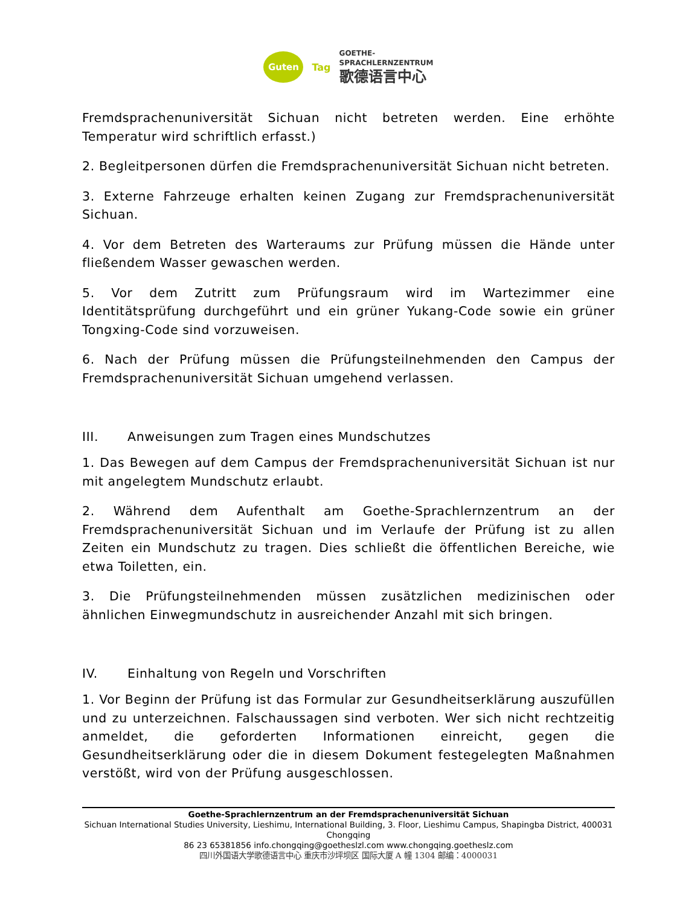Guten
Tag
GOETHE-
SPRACHLERNZENTRUM
歌德语言中心
Fremdsprachenuniversität Sichuan nicht betreten werden. Eine erhöhte Temperatur wird schriftlich erfasst.)
2. Begleitpersonen dürfen die Fremdsprachenuniversität Sichuan nicht betreten.
3. Externe Fahrzeuge erhalten keinen Zugang zur Fremdsprachenuniversität Sichuan.
4. Vor dem Betreten des Warteraums zur Prüfung müssen die Hände unter fließendem Wasser gewaschen werden.
5. Vor dem Zutritt zum Prüfungsraum wird im Wartezimmer eine Identitätsprüfung durchgeführt und ein grüner Yukang-Code sowie ein grüner Tongxing-Code sind vorzuweisen.
6. Nach der Prüfung müssen die Prüfungsteilnehmenden den Campus der Fremdsprachenuniversität Sichuan umgehend verlassen.
III. Anweisungen zum Tragen eines Mundschutzes
1. Das Bewegen auf dem Campus der Fremdsprachenuniversität Sichuan ist nur mit angelegtem Mundschutz erlaubt.
2. Während dem Aufenthalt am Goethe-Sprachlernzentrum an der Fremdsprachenuniversität Sichuan und im Verlaufe der Prüfung ist zu allen Zeiten ein Mundschutz zu tragen. Dies schließt die öffentlichen Bereiche, wie etwa Toiletten, ein.
3. Die Prüfungsteilnehmenden müssen zusätzlichen medizinischen oder ähnlichen Einwegmundschutz in ausreichender Anzahl mit sich bringen.
IV. Einhaltung von Regeln und Vorschriften
1. Vor Beginn der Prüfung ist das Formular zur Gesundheitserklärung auszufüllen und zu unterzeichnen. Falschaussagen sind verboten. Wer sich nicht rechtzeitig anmeldet, die geforderten Informationen einreicht, gegen die Gesundheitserklärung oder die in diesem Dokument festegelegten Maßnahmen verstößt, wird von der Prüfung ausgeschlossen.
Goethe-Sprachlernzentrum an der Fremdsprachenuniversität Sichuan
Sichuan International Studies University, Lieshimu, International Building, 3. Floor, Lieshimu Campus, Shapingba District, 400031 Chongqing
86 23 65381856 info.chongqing@goetheslzl.com www.chongqing.goetheslz.com
四川外国语大学歌德语言中心 重庆市沙坪坝区 国际大厦 A 幢 1304 邮编：4000031